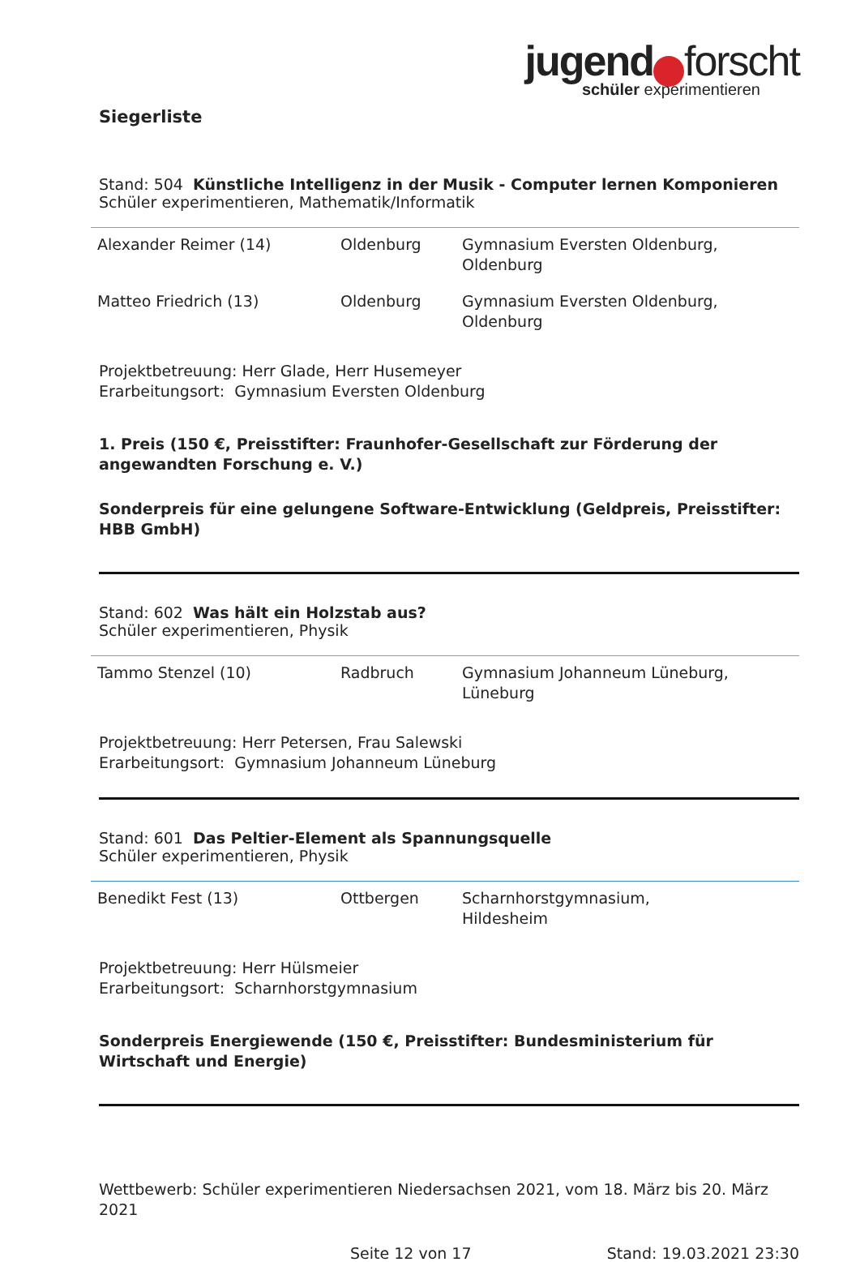jugend forscht
schüler experimentieren
Siegerliste
Stand: 504 Künstliche Intelligenz in der Musik - Computer lernen Komponieren
Schüler experimentieren, Mathematik/Informatik
| Alexander Reimer (14) | Oldenburg | Gymnasium Eversten Oldenburg, Oldenburg |
| Matteo Friedrich (13) | Oldenburg | Gymnasium Eversten Oldenburg, Oldenburg |
Projektbetreuung: Herr Glade, Herr Husemeyer
Erarbeitungsort: Gymnasium Eversten Oldenburg
1. Preis (150 €, Preisstifter: Fraunhofer-Gesellschaft zur Förderung der angewandten Forschung e. V.)
Sonderpreis für eine gelungene Software-Entwicklung (Geldpreis, Preisstifter: HBB GmbH)
Stand: 602 Was hält ein Holzstab aus?
Schüler experimentieren, Physik
| Tammo Stenzel (10) | Radbruch | Gymnasium Johanneum Lüneburg, Lüneburg |
Projektbetreuung: Herr Petersen, Frau Salewski
Erarbeitungsort: Gymnasium Johanneum Lüneburg
Stand: 601 Das Peltier-Element als Spannungsquelle
Schüler experimentieren, Physik
| Benedikt Fest (13) | Ottbergen | Scharnhorstgymnasium, Hildesheim |
Projektbetreuung: Herr Hülsmeier
Erarbeitungsort: Scharnhorstgymnasium
Sonderpreis Energiewende (150 €, Preisstifter: Bundesministerium für Wirtschaft und Energie)
Wettbewerb: Schüler experimentieren Niedersachsen 2021, vom 18. März bis 20. März 2021
Seite 12 von 17 Stand: 19.03.2021 23:30